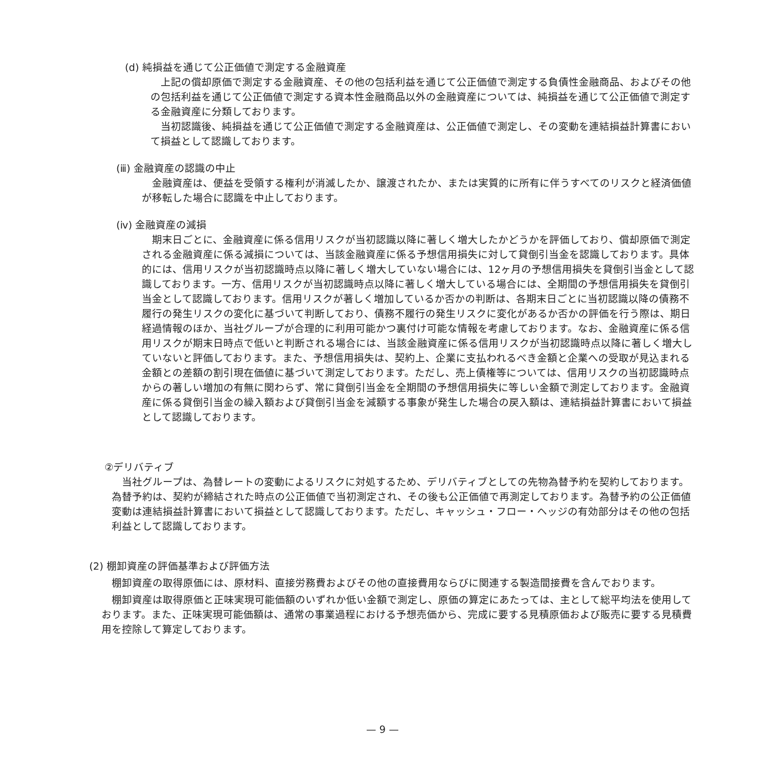(d) 純損益を通じて公正価値で測定する金融資産
上記の償却原価で測定する金融資産、その他の包括利益を通じて公正価値で測定する負債性金融商品、およびその他の包括利益を通じて公正価値で測定する資本性金融商品以外の金融資産については、純損益を通じて公正価値で測定する金融資産に分類しております。
当初認識後、純損益を通じて公正価値で測定する金融資産は、公正価値で測定し、その変動を連結損益計算書において損益として認識しております。
(ⅲ) 金融資産の認識の中止
金融資産は、便益を受領する権利が消滅したか、譲渡されたか、または実質的に所有に伴うすべてのリスクと経済価値が移転した場合に認識を中止しております。
(ⅳ) 金融資産の減損
期末日ごとに、金融資産に係る信用リスクが当初認識以降に著しく増大したかどうかを評価しており、償却原価で測定される金融資産に係る減損については、当該金融資産に係る予想信用損失に対して貸倒引当金を認識しております。具体的には、信用リスクが当初認識時点以降に著しく増大していない場合には、12ヶ月の予想信用損失を貸倒引当金として認識しております。一方、信用リスクが当初認識時点以降に著しく増大している場合には、全期間の予想信用損失を貸倒引当金として認識しております。信用リスクが著しく増加しているか否かの判断は、各期末日ごとに当初認識以降の債務不履行の発生リスクの変化に基づいて判断しており、債務不履行の発生リスクに変化があるか否かの評価を行う際は、期日経過情報のほか、当社グループが合理的に利用可能かつ裏付け可能な情報を考慮しております。なお、金融資産に係る信用リスクが期末日時点で低いと判断される場合には、当該金融資産に係る信用リスクが当初認識時点以降に著しく増大していないと評価しております。また、予想信用損失は、契約上、企業に支払われるべき金額と企業への受取が見込まれる金額との差額の割引現在価値に基づいて測定しております。ただし、売上債権等については、信用リスクの当初認識時点からの著しい増加の有無に関わらず、常に貸倒引当金を全期間の予想信用損失に等しい金額で測定しております。金融資産に係る貸倒引当金の繰入額および貸倒引当金を減額する事象が発生した場合の戻入額は、連結損益計算書において損益として認識しております。
②デリバティブ
当社グループは、為替レートの変動によるリスクに対処するため、デリバティブとしての先物為替予約を契約しております。為替予約は、契約が締結された時点の公正価値で当初測定され、その後も公正価値で再測定しております。為替予約の公正価値変動は連結損益計算書において損益として認識しております。ただし、キャッシュ・フロー・ヘッジの有効部分はその他の包括利益として認識しております。
(2) 棚卸資産の評価基準および評価方法
棚卸資産の取得原価には、原材料、直接労務費およびその他の直接費用ならびに関連する製造間接費を含んでおります。
棚卸資産は取得原価と正味実現可能価額のいずれか低い金額で測定し、原価の算定にあたっては、主として総平均法を使用しております。また、正味実現可能価額は、通常の事業過程における予想売価から、完成に要する見積原価および販売に要する見積費用を控除して算定しております。
— 9 —